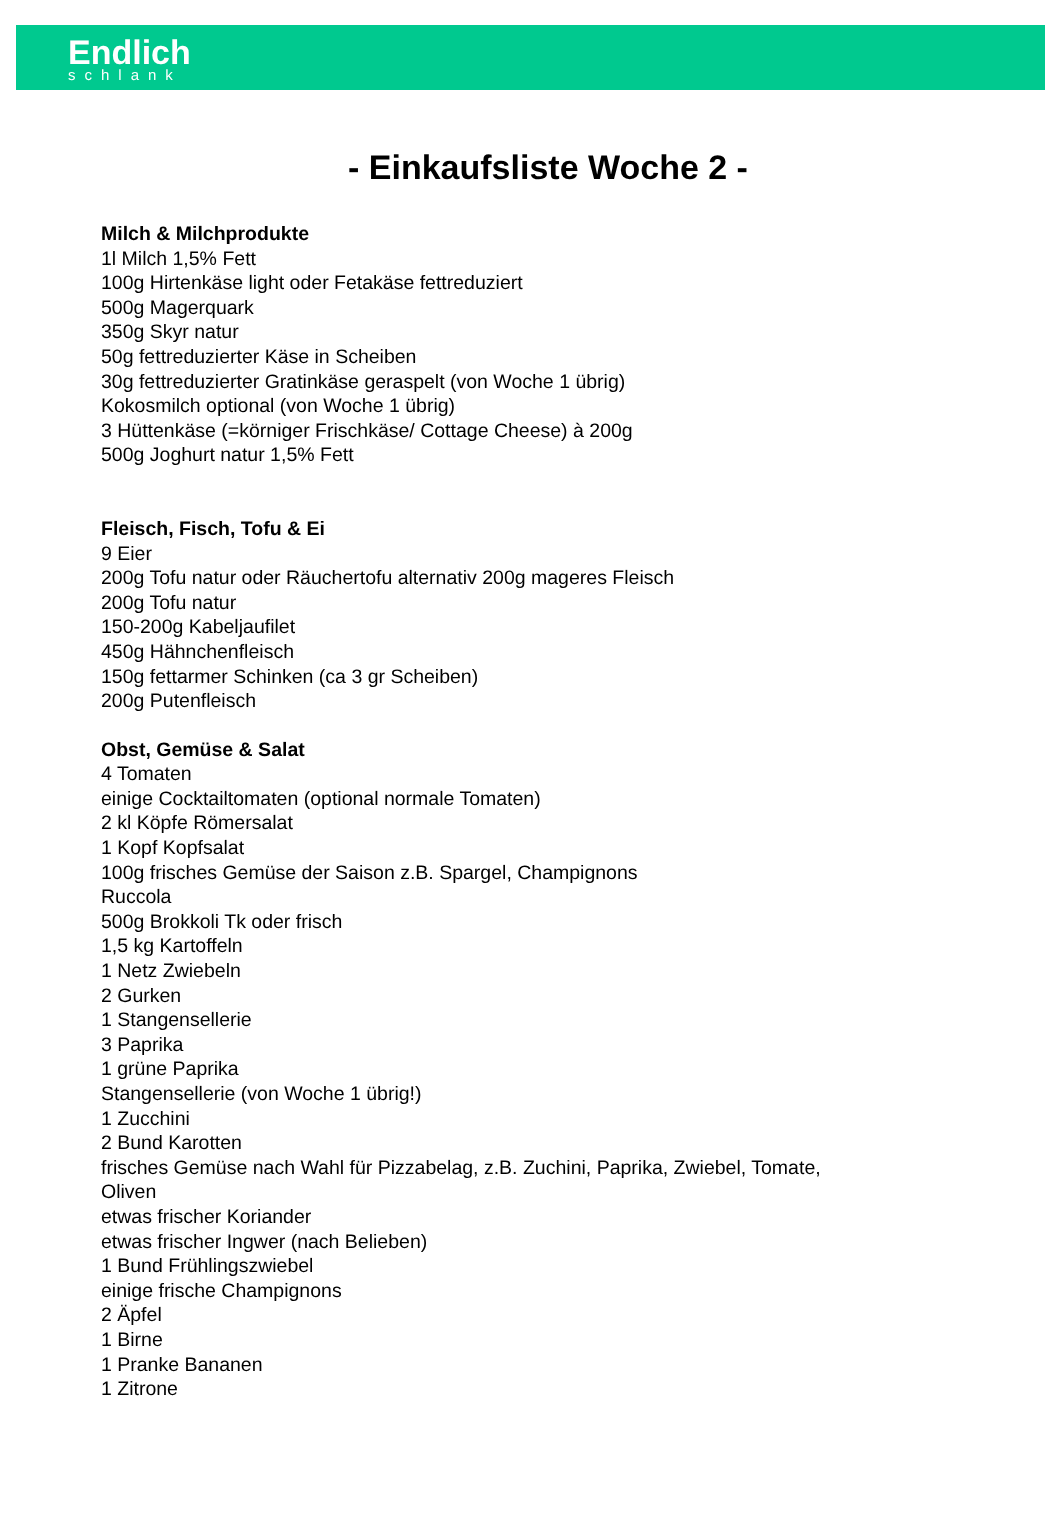Endlich
schlank
- Einkaufsliste Woche 2 -
Milch & Milchprodukte
1l Milch 1,5% Fett
100g Hirtenkäse light oder Fetakäse fettreduziert
500g Magerquark
350g Skyr natur
50g fettreduzierter Käse in Scheiben
30g fettreduzierter Gratinkäse geraspelt (von Woche 1 übrig)
Kokosmilch optional (von Woche 1 übrig)
3 Hüttenkäse (=körniger Frischkäse/ Cottage Cheese) à 200g
500g Joghurt natur 1,5% Fett
Fleisch, Fisch, Tofu & Ei
9 Eier
200g Tofu natur oder Räuchertofu alternativ 200g mageres Fleisch
200g Tofu natur
150-200g Kabeljaufilet
450g Hähnchenfleisch
150g fettarmer Schinken (ca 3 gr Scheiben)
200g Putenfleisch
Obst, Gemüse & Salat
4 Tomaten
einige Cocktailtomaten (optional normale Tomaten)
2 kl Köpfe Römersalat
1 Kopf Kopfsalat
100g frisches Gemüse der Saison z.B. Spargel, Champignons
Ruccola
500g Brokkoli Tk oder frisch
1,5 kg Kartoffeln
1 Netz Zwiebeln
2 Gurken
1 Stangensellerie
3 Paprika
1 grüne Paprika
Stangensellerie (von Woche 1 übrig!)
1 Zucchini
2 Bund Karotten
frisches Gemüse nach Wahl für Pizzabelag, z.B. Zuchini, Paprika, Zwiebel, Tomate,
Oliven
etwas frischer Koriander
etwas frischer Ingwer (nach Belieben)
1 Bund Frühlingszwiebel
einige frische Champignons
2 Äpfel
1 Birne
1 Pranke Bananen
1 Zitrone